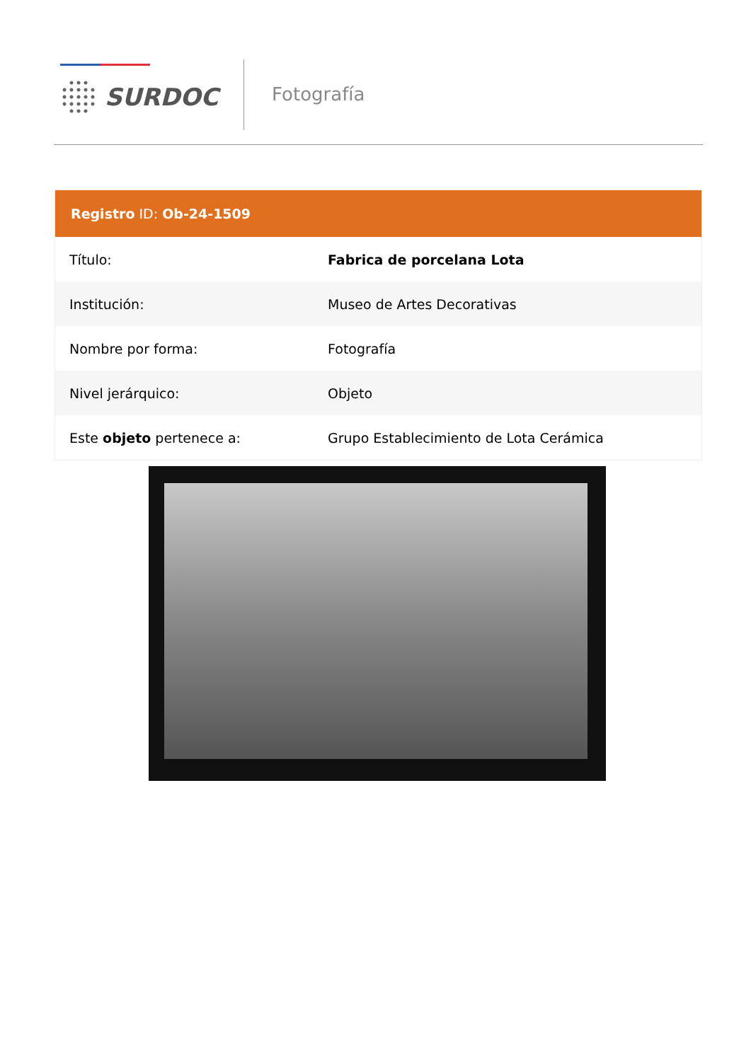SURDOC Fotografía
Registro ID: Ob-24-1509
| Título: | Fabrica de porcelana Lota |
| Institución: | Museo de Artes Decorativas |
| Nombre por forma: | Fotografía |
| Nivel jerárquico: | Objeto |
| Este objeto pertenece a: | Grupo Establecimiento de Lota Cerámica |